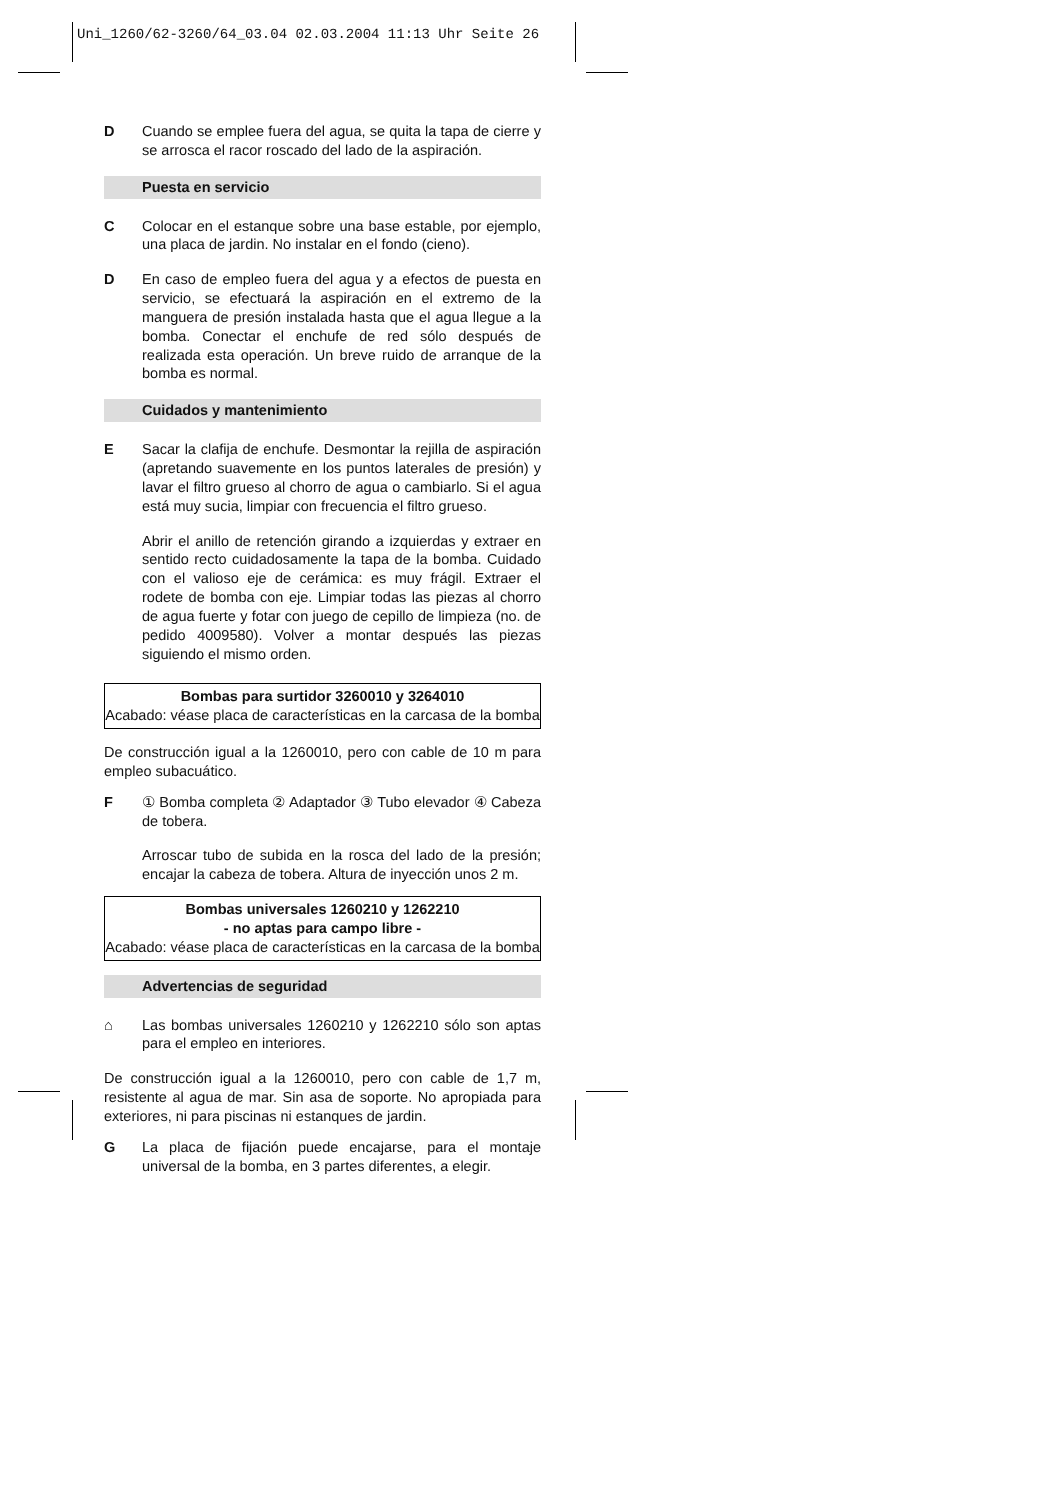Uni_1260/62-3260/64_03.04 02.03.2004 11:13 Uhr Seite 26
D Cuando se emplee fuera del agua, se quita la tapa de cierre y se arrosca el racor roscado del lado de la aspiración.
Puesta en servicio
C Colocar en el estanque sobre una base estable, por ejemplo, una placa de jardin. No instalar en el fondo (cieno).
D En caso de empleo fuera del agua y a efectos de puesta en servicio, se efectuará la aspiración en el extremo de la manguera de presión instalada hasta que el agua llegue a la bomba. Conectar el enchufe de red sólo después de realizada esta operación. Un breve ruido de arranque de la bomba es normal.
Cuidados y mantenimiento
E Sacar la clafija de enchufe. Desmontar la rejilla de aspiración (apretando suavemente en los puntos laterales de presión) y lavar el filtro grueso al chorro de agua o cambiarlo. Si el agua está muy sucia, limpiar con frecuencia el filtro grueso.
Abrir el anillo de retención girando a izquierdas y extraer en sentido recto cuidadosamente la tapa de la bomba. Cuidado con el valioso eje de cerámica: es muy frágil. Extraer el rodete de bomba con eje. Limpiar todas las piezas al chorro de agua fuerte y fotar con juego de cepillo de limpieza (no. de pedido 4009580). Volver a montar después las piezas siguiendo el mismo orden.
Bombas para surtidor 3260010 y 3264010
Acabado: véase placa de características en la carcasa de la bomba
De construcción igual a la 1260010, pero con cable de 10 m para empleo subacuático.
F ① Bomba completa ② Adaptador ③ Tubo elevador ④ Cabeza de tobera.
Arroscar tubo de subida en la rosca del lado de la presión; encajar la cabeza de tobera. Altura de inyección unos 2 m.
Bombas universales 1260210 y 1262210
- no aptas para campo libre -
Acabado: véase placa de características en la carcasa de la bomba
Advertencias de seguridad
⌂ Las bombas universales 1260210 y 1262210 sólo son aptas para el empleo en interiores.
De construcción igual a la 1260010, pero con cable de 1,7 m, resistente al agua de mar. Sin asa de soporte. No apropiada para exteriores, ni para piscinas ni estanques de jardin.
G La placa de fijación puede encajarse, para el montaje universal de la bomba, en 3 partes diferentes, a elegir.